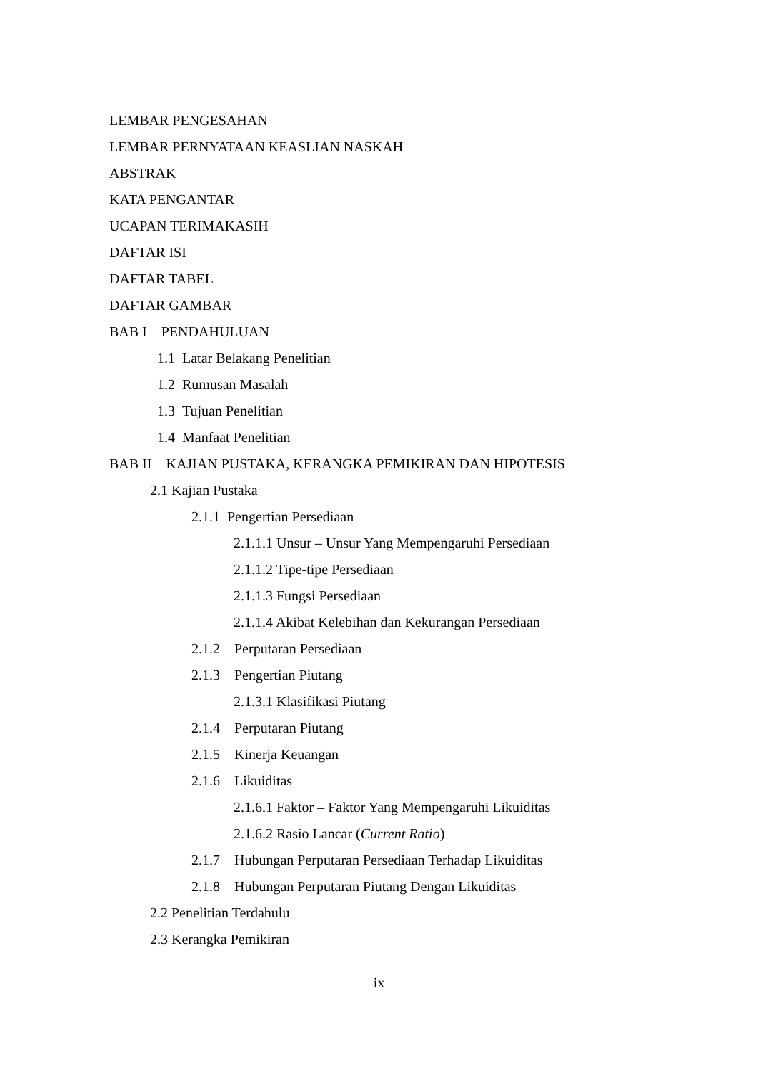LEMBAR PENGESAHAN
LEMBAR PERNYATAAN KEASLIAN NASKAH
ABSTRAK
KATA PENGANTAR
UCAPAN TERIMAKASIH
DAFTAR ISI
DAFTAR TABEL
DAFTAR GAMBAR
BAB I PENDAHULUAN
1.1 Latar Belakang Penelitian
1.2 Rumusan Masalah
1.3 Tujuan Penelitian
1.4 Manfaat Penelitian
BAB II KAJIAN PUSTAKA, KERANGKA PEMIKIRAN DAN HIPOTESIS
2.1 Kajian Pustaka
2.1.1 Pengertian Persediaan
2.1.1.1 Unsur – Unsur Yang Mempengaruhi Persediaan
2.1.1.2 Tipe-tipe Persediaan
2.1.1.3 Fungsi Persediaan
2.1.1.4 Akibat Kelebihan dan Kekurangan Persediaan
2.1.2 Perputaran Persediaan
2.1.3 Pengertian Piutang
2.1.3.1 Klasifikasi Piutang
2.1.4 Perputaran Piutang
2.1.5 Kinerja Keuangan
2.1.6 Likuiditas
2.1.6.1 Faktor – Faktor Yang Mempengaruhi Likuiditas
2.1.6.2 Rasio Lancar (Current Ratio)
2.1.7 Hubungan Perputaran Persediaan Terhadap Likuiditas
2.1.8 Hubungan Perputaran Piutang Dengan Likuiditas
2.2 Penelitian Terdahulu
2.3 Kerangka Pemikiran
ix